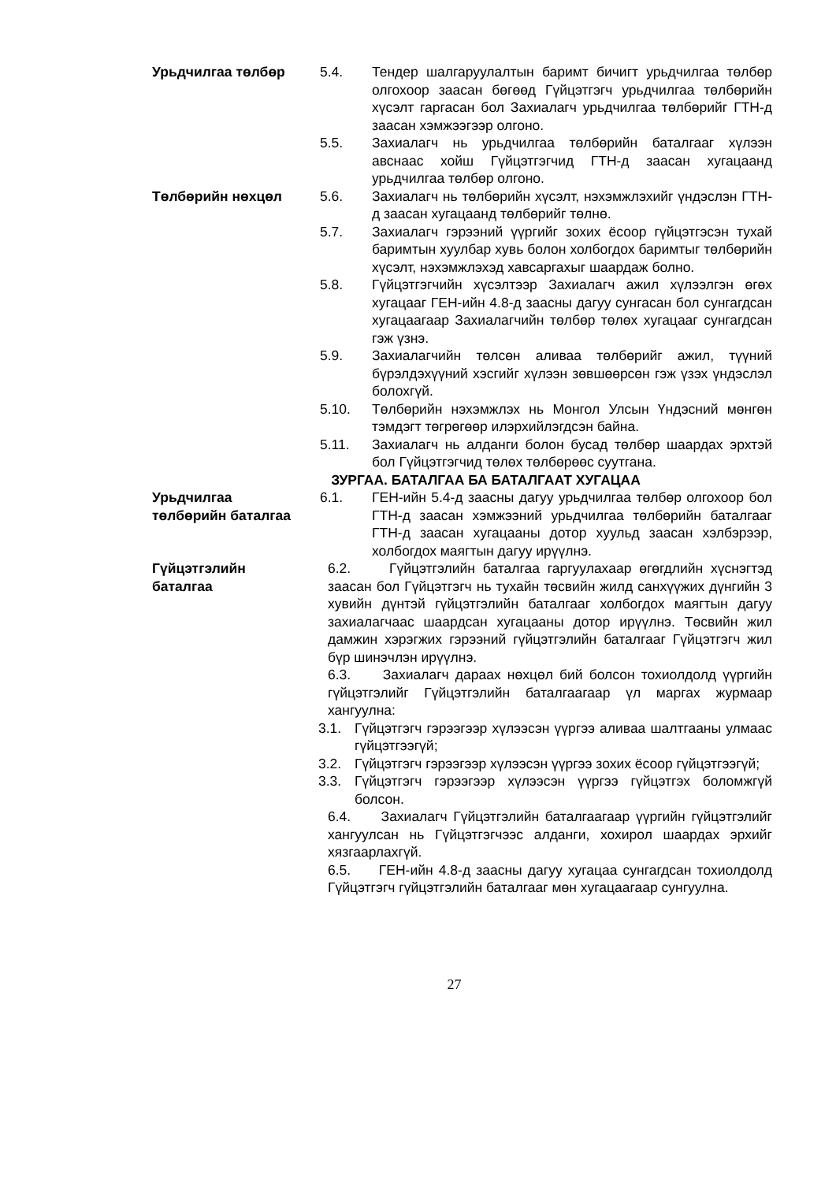Урьдчилгаа төлбөр 5.4. Тендер шалгаруулалтын баримт бичигт урьдчилгаа төлбөр олгохоор заасан бөгөөд Гүйцэтгэгч урьдчилгаа төлбөрийн хүсэлт гаргасан бол Захиалагч урьдчилгаа төлбөрийг ГТН-д заасан хэмжээгээр олгоно.
5.5. Захиалагч нь урьдчилгаа төлбөрийн баталгааг хүлээн авснаас хойш Гүйцэтгэгчид ГТН-д заасан хугацаанд урьдчилгаа төлбөр олгоно.
Төлбөрийн нөхцөл 5.6. Захиалагч нь төлбөрийн хүсэлт, нэхэмжлэхийг үндэслэн ГТН-д заасан хугацаанд төлбөрийг төлнө.
5.7. Захиалагч гэрээний үүргийг зохих ёсоор гүйцэтгэсэн тухай баримтын хуулбар хувь болон холбогдох баримтыг төлбөрийн хүсэлт, нэхэмжлэхэд хавсаргахыг шаардаж болно.
5.8. Гүйцэтгэгчийн хүсэлтээр Захиалагч ажил хүлээлгэн өгөх хугацааг ГЕН-ийн 4.8-д заасны дагуу сунгасан бол сунгагдсан хугацаагаар Захиалагчийн төлбөр төлөх хугацааг сунгагдсан гэж үзнэ.
5.9. Захиалагчийн төлсөн аливаа төлбөрийг ажил, түүний бүрэлдэхүүний хэсгийг хүлээн зөвшөөрсөн гэж үзэх үндэслэл болохгүй.
5.10. Төлбөрийн нэхэмжлэх нь Монгол Улсын Үндэсний мөнгөн тэмдэгт төгрөгөөр илэрхийлэгдсэн байна.
5.11. Захиалагч нь алданги болон бусад төлбөр шаардах эрхтэй бол Гүйцэтгэгчид төлөх төлбөрөөс суутгана.
ЗУРГАА. БАТАЛГАА БА БАТАЛГААТ ХУГАЦАА
Урьдчилгаа
төлбөрийн баталгаа
6.1. ГЕН-ийн 5.4-д заасны дагуу урьдчилгаа төлбөр олгохоор бол ГТН-д заасан хэмжээний урьдчилгаа төлбөрийн баталгааг ГТН-д заасан хугацааны дотор хуульд заасан хэлбэрээр, холбогдох маягтын дагуу ирүүлнэ.
Гүйцэтгэлийн
баталгаа
6.2. Гүйцэтгэлийн баталгаа гаргуулахаар өгөгдлийн хүснэгтэд заасан бол Гүйцэтгэгч нь тухайн төсвийн жилд санхүүжих дүнгийн 3 хувийн дүнтэй гүйцэтгэлийн баталгааг холбогдох маягтын дагуу захиалагчаас шаардсан хугацааны дотор ирүүлнэ. Төсвийн жил дамжин хэрэгжих гэрээний гүйцэтгэлийн баталгааг Гүйцэтгэгч жил бүр шинэчлэн ирүүлнэ.
6.3. Захиалагч дараах нөхцөл бий болсон тохиолдолд үүргийн гүйцэтгэлийг Гүйцэтгэлийн баталгаагаар үл маргах журмаар хангуулна:
3.1. Гүйцэтгэгч гэрээгээр хүлээсэн үүргээ аливаа шалтгааны улмаас гүйцэтгээгүй;
3.2. Гүйцэтгэгч гэрээгээр хүлээсэн үүргээ зохих ёсоор гүйцэтгээгүй;
3.3. Гүйцэтгэгч гэрээгээр хүлээсэн үүргээ гүйцэтгэх боломжгүй болсон.
6.4. Захиалагч Гүйцэтгэлийн баталгаагаар үүргийн гүйцэтгэлийг хангуулсан нь Гүйцэтгэгчээс алданги, хохирол шаардах эрхийг хязгаарлахгүй.
6.5. ГЕН-ийн 4.8-д заасны дагуу хугацаа сунгагдсан тохиолдолд Гүйцэтгэгч гүйцэтгэлийн баталгааг мөн хугацаагаар сунгуулна.
27